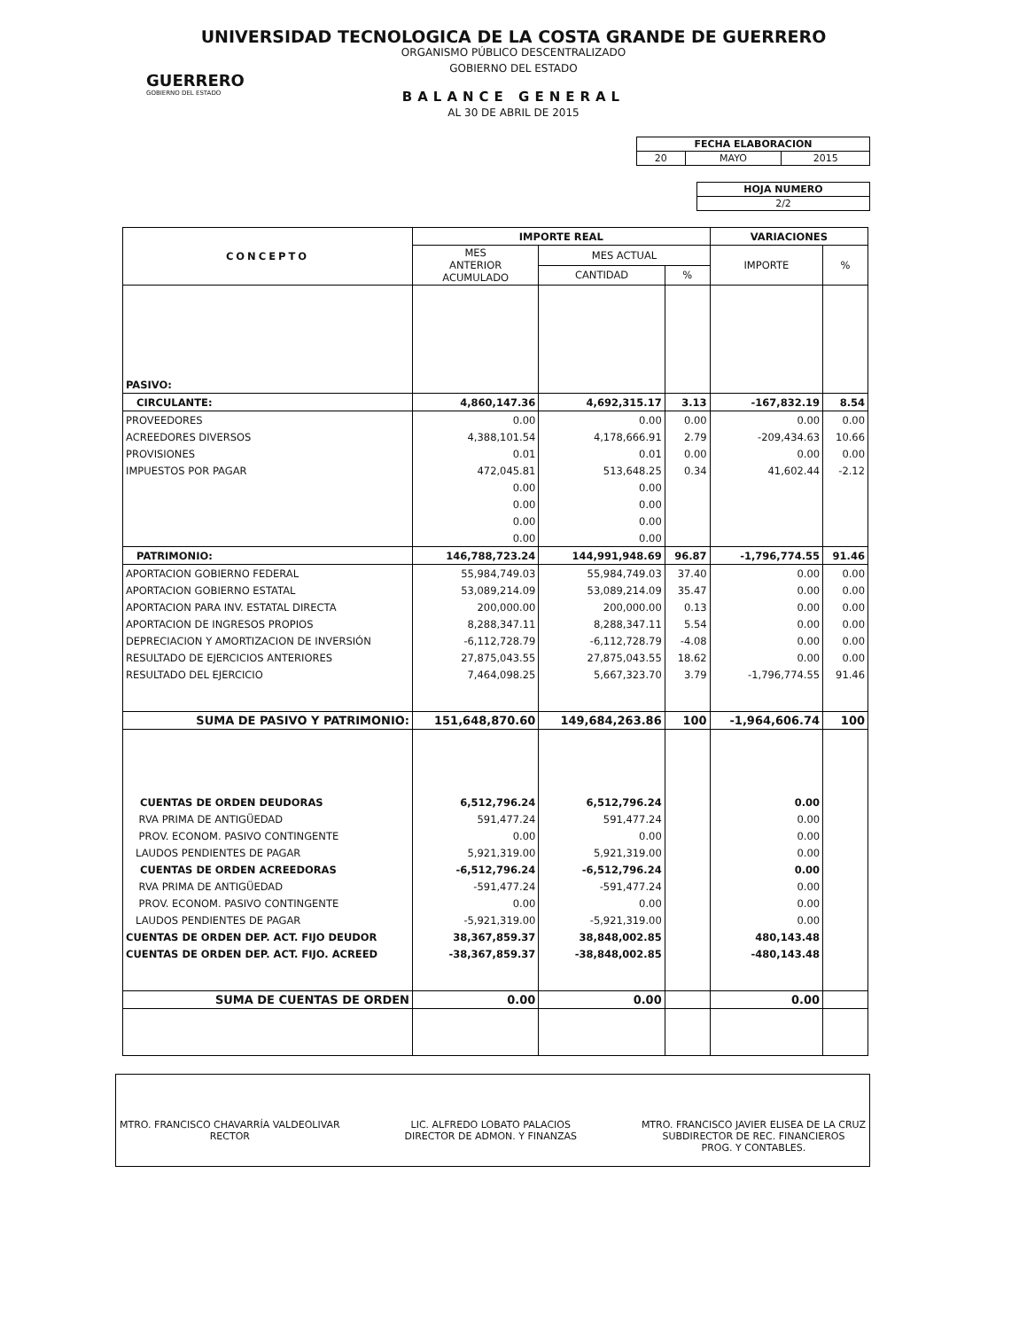GUERRERO
GOBIERNO DEL ESTADO
UNIVERSIDAD TECNOLOGICA DE LA COSTA GRANDE DE GUERRERO
ORGANISMO PÚBLICO DESCENTRALIZADO
GOBIERNO DEL ESTADO
BALANCE GENERAL
AL 30 DE ABRIL DE 2015
| FECHA ELABORACION | | |
| 20 | MAYO | 2015 |
| HOJA NUMERO |
| 2/2 |
| CONCEPTO | IMPORTE REAL | | | VARIACIONES | |
| --- | --- | --- | --- | --- | --- |
| | MES ANTERIOR ACUMULADO | MES ACTUAL | | IMPORTE | % |
| | | CANTIDAD | % | | |
| PASIVO: | | | | | |
| CIRCULANTE: | 4,860,147.36 | 4,692,315.17 | 3.13 | -167,832.19 | 8.54 |
| PROVEEDORES | 0.00 | 0.00 | 0.00 | 0.00 | 0.00 |
| ACREEDORES DIVERSOS | 4,388,101.54 | 4,178,666.91 | 2.79 | -209,434.63 | 10.66 |
| PROVISIONES | 0.01 | 0.01 | 0.00 | 0.00 | 0.00 |
| IMPUESTOS POR PAGAR | 472,045.81 | 513,648.25 | 0.34 | 41,602.44 | -2.12 |
| | 0.00 | 0.00 | | | |
| | 0.00 | 0.00 | | | |
| | 0.00 | 0.00 | | | |
| | 0.00 | 0.00 | | | |
| PATRIMONIO: | 146,788,723.24 | 144,991,948.69 | 96.87 | -1,796,774.55 | 91.46 |
| APORTACION GOBIERNO FEDERAL | 55,984,749.03 | 55,984,749.03 | 37.40 | 0.00 | 0.00 |
| APORTACION GOBIERNO ESTATAL | 53,089,214.09 | 53,089,214.09 | 35.47 | 0.00 | 0.00 |
| APORTACION PARA INV. ESTATAL DIRECTA | 200,000.00 | 200,000.00 | 0.13 | 0.00 | 0.00 |
| APORTACION DE INGRESOS PROPIOS | 8,288,347.11 | 8,288,347.11 | 5.54 | 0.00 | 0.00 |
| DEPRECIACION Y AMORTIZACION DE INVERSIÓN | -6,112,728.79 | -6,112,728.79 | -4.08 | 0.00 | 0.00 |
| RESULTADO DE EJERCICIOS ANTERIORES | 27,875,043.55 | 27,875,043.55 | 18.62 | 0.00 | 0.00 |
| RESULTADO DEL EJERCICIO | 7,464,098.25 | 5,667,323.70 | 3.79 | -1,796,774.55 | 91.46 |
| SUMA DE PASIVO Y PATRIMONIO: | 151,648,870.60 | 149,684,263.86 | 100 | -1,964,606.74 | 100 |
| CUENTAS DE ORDEN DEUDORAS | 6,512,796.24 | 6,512,796.24 | | 0.00 | |
| RVA PRIMA DE ANTIGÜEDAD | 591,477.24 | 591,477.24 | | 0.00 | |
| PROV. ECONOM. PASIVO CONTINGENTE | 0.00 | 0.00 | | 0.00 | |
| LAUDOS PENDIENTES DE PAGAR | 5,921,319.00 | 5,921,319.00 | | 0.00 | |
| CUENTAS DE ORDEN ACREEDORAS | -6,512,796.24 | -6,512,796.24 | | 0.00 | |
| RVA PRIMA DE ANTIGÜEDAD | -591,477.24 | -591,477.24 | | 0.00 | |
| PROV. ECONOM. PASIVO CONTINGENTE | 0.00 | 0.00 | | 0.00 | |
| LAUDOS PENDIENTES DE PAGAR | -5,921,319.00 | -5,921,319.00 | | 0.00 | |
| CUENTAS DE ORDEN DEP. ACT. FIJO DEUDOR | 38,367,859.37 | 38,848,002.85 | | 480,143.48 | |
| CUENTAS DE ORDEN DEP. ACT. FIJO. ACREED | -38,367,859.37 | -38,848,002.85 | | -480,143.48 | |
| SUMA DE CUENTAS DE ORDEN | 0.00 | 0.00 | | 0.00 | |
MTRO. FRANCISCO CHAVARRÍA VALDEOLIVAR
RECTOR
LIC. ALFREDO LOBATO PALACIOS
DIRECTOR DE ADMON. Y FINANZAS
MTRO. FRANCISCO JAVIER ELISEA DE LA CRUZ
SUBDIRECTOR DE REC. FINANCIEROS
PROG. Y CONTABLES.